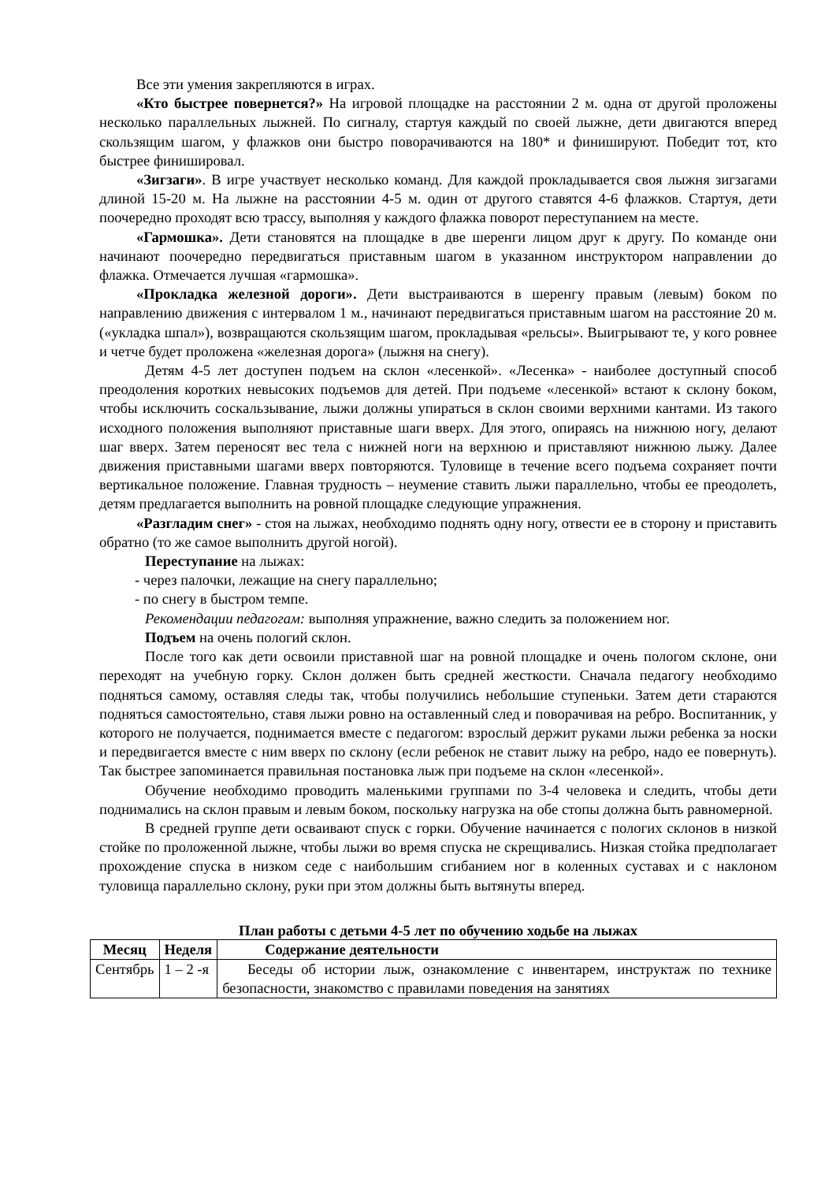Все эти умения закрепляются в играх.
«Кто быстрее повернется?» На игровой площадке на расстоянии 2 м. одна от другой проложены несколько параллельных лыжней. По сигналу, стартуя каждый по своей лыжне, дети двигаются вперед скользящим шагом, у флажков они быстро поворачиваются на 180* и финишируют. Победит тот, кто быстрее финишировал.
«Зигзаги». В игре участвует несколько команд. Для каждой прокладывается своя лыжня зигзагами длиной 15-20 м. На лыжне на расстоянии 4-5 м. один от другого ставятся 4-6 флажков. Стартуя, дети поочередно проходят всю трассу, выполняя у каждого флажка поворот переступанием на месте.
«Гармошка». Дети становятся на площадке в две шеренги лицом друг к другу. По команде они начинают поочередно передвигаться приставным шагом в указанном инструктором направлении до флажка. Отмечается лучшая «гармошка».
«Прокладка железной дороги». Дети выстраиваются в шеренгу правым (левым) боком по направлению движения с интервалом 1 м., начинают передвигаться приставным шагом на расстояние 20 м. («укладка шпал»), возвращаются скользящим шагом, прокладывая «рельсы». Выигрывают те, у кого ровнее и четче будет проложена «железная дорога» (лыжня на снегу).
Детям 4-5 лет доступен подъем на склон «лесенкой». «Лесенка» - наиболее доступный способ преодоления коротких невысоких подъемов для детей. При подъеме «лесенкой» встают к склону боком, чтобы исключить соскальзывание, лыжи должны упираться в склон своими верхними кантами. Из такого исходного положения выполняют приставные шаги вверх. Для этого, опираясь на нижнюю ногу, делают шаг вверх. Затем переносят вес тела с нижней ноги на верхнюю и приставляют нижнюю лыжу. Далее движения приставными шагами вверх повторяются. Туловище в течение всего подъема сохраняет почти вертикальное положение. Главная трудность – неумение ставить лыжи параллельно, чтобы ее преодолеть, детям предлагается выполнить на ровной площадке следующие упражнения.
«Разгладим снег» - стоя на лыжах, необходимо поднять одну ногу, отвести ее в сторону и приставить обратно (то же самое выполнить другой ногой).
Переступание на лыжах:
- через палочки, лежащие на снегу параллельно;
- по снегу в быстром темпе.
Рекомендации педагогам: выполняя упражнение, важно следить за положением ног.
Подъем на очень пологий склон.
После того как дети освоили приставной шаг на ровной площадке и очень пологом склоне, они переходят на учебную горку. Склон должен быть средней жесткости. Сначала педагогу необходимо подняться самому, оставляя следы так, чтобы получились небольшие ступеньки. Затем дети стараются подняться самостоятельно, ставя лыжи ровно на оставленный след и поворачивая на ребро. Воспитанник, у которого не получается, поднимается вместе с педагогом: взрослый держит руками лыжи ребенка за носки и передвигается вместе с ним вверх по склону (если ребенок не ставит лыжу на ребро, надо ее повернуть). Так быстрее запоминается правильная постановка лыж при подъеме на склон «лесенкой».
Обучение необходимо проводить маленькими группами по 3-4 человека и следить, чтобы дети поднимались на склон правым и левым боком, поскольку нагрузка на обе стопы должна быть равномерной.
В средней группе дети осваивают спуск с горки. Обучение начинается с пологих склонов в низкой стойке по проложенной лыжне, чтобы лыжи во время спуска не скрещивались. Низкая стойка предполагает прохождение спуска в низком седе с наибольшим сгибанием ног в коленных суставах и с наклоном туловища параллельно склону, руки при этом должны быть вытянуты вперед.
План работы с детьми 4-5 лет по обучению ходьбе на лыжах
| Месяц | Неделя | Содержание деятельности |
| --- | --- | --- |
| Сентябрь | 1 – 2 -я | Беседы об истории лыж, ознакомление с инвентарем, инструктаж по технике безопасности, знакомство с правилами поведения на занятиях |